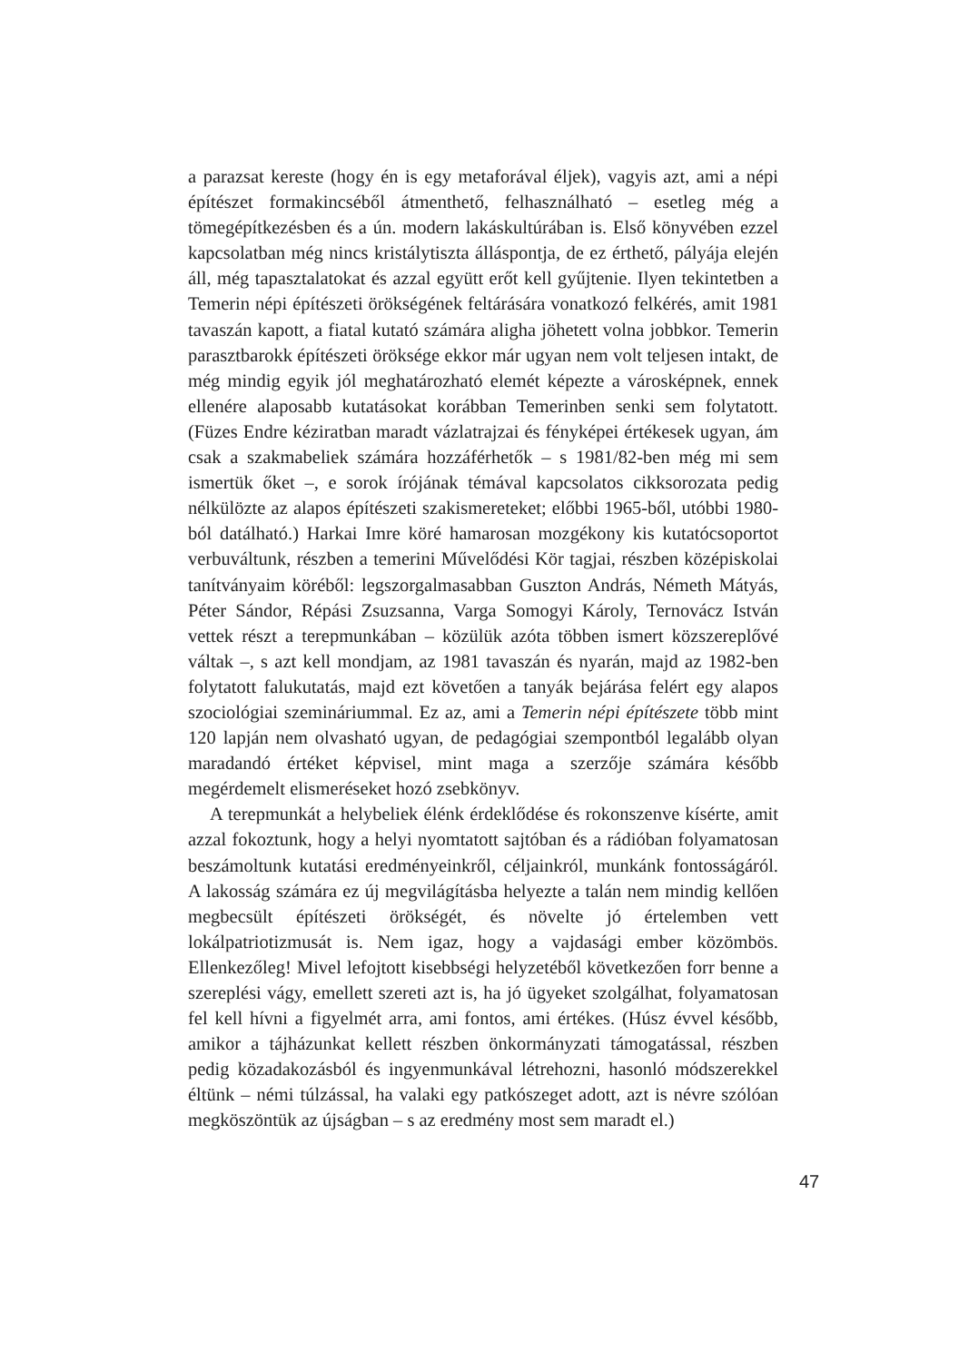a parazsat kereste (hogy én is egy metaforával éljek), vagyis azt, ami a népi építészet formakincséből átmenthető, felhasználható – esetleg még a tömegépítkezésben és a ún. modern lakáskultúrában is. Első könyvében ezzel kapcsolatban még nincs kristálytiszta álláspontja, de ez érthető, pályája elején áll, még tapasztalatokat és azzal együtt erőt kell gyűjtenie. Ilyen tekintetben a Temerin népi építészeti örökségének feltárására vonatkozó felkérés, amit 1981 tavaszán kapott, a fiatal kutató számára aligha jöhetett volna jobbkor. Temerin parasztbarokk építészeti öröksége ekkor már ugyan nem volt teljesen intakt, de még mindig egyik jól meghatározható elemét képezte a városképnek, ennek ellenére alaposabb kutatásokat korábban Temerinben senki sem folytatott. (Füzes Endre kéziratban maradt vázlatrajzai és fényképei értékesek ugyan, ám csak a szakmabeliek számára hozzáférhetők – s 1981/82-ben még mi sem ismertük őket –, e sorok írójának témával kapcsolatos cikksorozata pedig nélkülözte az alapos építészeti szakismereteket; előbbi 1965-ből, utóbbi 1980-ból datálható.) Harkai Imre köré hamarosan mozgékony kis kutatócsoportot verbuváltunk, részben a temerini Művelődési Kör tagjai, részben középiskolai tanítványaim köréből: legszorgalmasabban Guszton András, Németh Mátyás, Péter Sándor, Répási Zsuzsanna, Varga Somogyi Károly, Ternovácz István vettek részt a terepmunkában – közülük azóta többen ismert közszereplővé váltak –, s azt kell mondjam, az 1981 tavaszán és nyarán, majd az 1982-ben folytatott falukutatás, majd ezt követően a tanyák bejárása felért egy alapos szociológiai szemináriummal. Ez az, ami a Temerin népi építészete több mint 120 lapján nem olvasható ugyan, de pedagógiai szempontból legalább olyan maradandó értéket képvisel, mint maga a szerzője számára később megérdemelt elismeréseket hozó zsebkönyv.
A terepmunkát a helybeliek élénk érdeklődése és rokonszenve kísérte, amit azzal fokoztunk, hogy a helyi nyomtatott sajtóban és a rádióban folyamatosan beszámoltunk kutatási eredményeinkről, céljainkról, munkánk fontosságáról. A lakosság számára ez új megvilágításba helyezte a talán nem mindig kellően megbecsült építészeti örökségét, és növelte jó értelemben vett lokálpatriotizmusát is. Nem igaz, hogy a vajdasági ember közömbös. Ellenkezőleg! Mivel lefojtott kisebbségi helyzetéből következően forr benne a szereplési vágy, emellett szereti azt is, ha jó ügyeket szolgálhat, folyamatosan fel kell hívni a figyelmét arra, ami fontos, ami értékes. (Húsz évvel később, amikor a tájházunkat kellett részben önkormányzati támogatással, részben pedig közadakozásból és ingyenmunkával létrehozni, hasonló módszerekkel éltünk – némi túlzással, ha valaki egy patkószeget adott, azt is névre szólóan megköszöntük az újságban – s az eredmény most sem maradt el.)
47